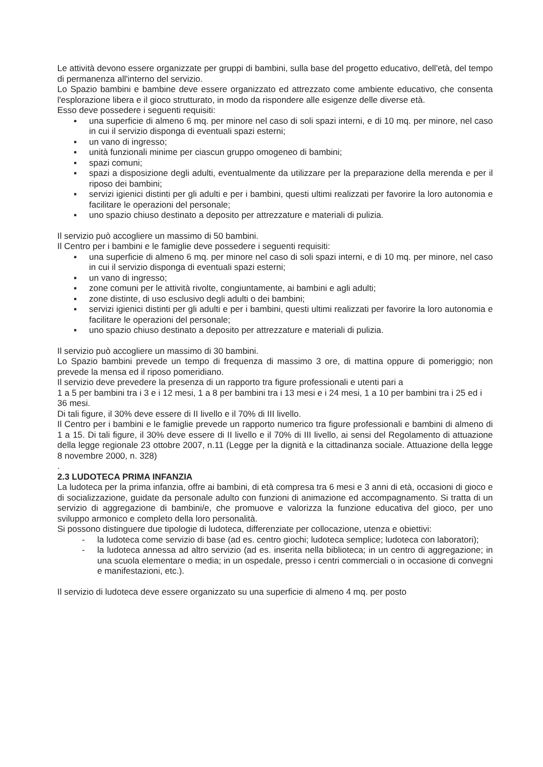Le attività devono essere organizzate per gruppi di bambini, sulla base del progetto educativo, dell'età, del tempo di permanenza all'interno del servizio.
Lo Spazio bambini e bambine deve essere organizzato ed attrezzato come ambiente educativo, che consenta l'esplorazione libera e il gioco strutturato, in modo da rispondere alle esigenze delle diverse età.
Esso deve possedere i seguenti requisiti:
▪ una superficie di almeno 6 mq. per minore nel caso di soli spazi interni, e di 10 mq. per minore, nel caso in cui il servizio disponga di eventuali spazi esterni;
▪ un vano di ingresso;
▪ unità funzionali minime per ciascun gruppo omogeneo di bambini;
▪ spazi comuni;
▪ spazi a disposizione degli adulti, eventualmente da utilizzare per la preparazione della merenda e per il riposo dei bambini;
▪ servizi igienici distinti per gli adulti e per i bambini, questi ultimi realizzati per favorire la loro autonomia e facilitare le operazioni del personale;
▪ uno spazio chiuso destinato a deposito per attrezzature e materiali di pulizia.
Il servizio può accogliere un massimo di 50 bambini.
Il Centro per i bambini e le famiglie deve possedere i seguenti requisiti:
▪ una superficie di almeno 6 mq. per minore nel caso di soli spazi interni, e di 10 mq. per minore, nel caso in cui il servizio disponga di eventuali spazi esterni;
▪ un vano di ingresso;
▪ zone comuni per le attività rivolte, congiuntamente, ai bambini e agli adulti;
▪ zone distinte, di uso esclusivo degli adulti o dei bambini;
▪ servizi igienici distinti per gli adulti e per i bambini, questi ultimi realizzati per favorire la loro autonomia e facilitare le operazioni del personale;
▪ uno spazio chiuso destinato a deposito per attrezzature e materiali di pulizia.
Il servizio può accogliere un massimo di 30 bambini.
Lo Spazio bambini prevede un tempo di frequenza di massimo 3 ore, di mattina oppure di pomeriggio; non prevede la mensa ed il riposo pomeridiano.
Il servizio deve prevedere la presenza di un rapporto tra figure professionali e utenti pari a
1 a 5 per bambini tra i 3 e i 12 mesi, 1 a 8 per bambini tra i 13 mesi e i 24 mesi, 1 a 10 per bambini tra i 25 ed i 36 mesi.
Di tali figure, il 30% deve essere di II livello e il 70% di III livello.
Il Centro per i bambini e le famiglie prevede un rapporto numerico tra figure professionali e bambini di almeno di 1 a 15. Di tali figure, il 30% deve essere di II livello e il 70% di III livello, ai sensi del Regolamento di attuazione della legge regionale 23 ottobre 2007, n.11 (Legge per la dignità e la cittadinanza sociale. Attuazione della legge 8 novembre 2000, n. 328)
.
2.3 LUDOTECA PRIMA INFANZIA
La ludoteca per la prima infanzia, offre ai bambini, di età compresa tra 6 mesi e 3 anni di età, occasioni di gioco e di socializzazione, guidate da personale adulto con funzioni di animazione ed accompagnamento. Si tratta di un servizio di aggregazione di bambini/e, che promuove e valorizza la funzione educativa del gioco, per uno sviluppo armonico e completo della loro personalità.
Si possono distinguere due tipologie di ludoteca, differenziate per collocazione, utenza e obiettivi:
- la ludoteca come servizio di base (ad es. centro giochi; ludoteca semplice; ludoteca con laboratori);
- la ludoteca annessa ad altro servizio (ad es. inserita nella biblioteca; in un centro di aggregazione; in una scuola elementare o media; in un ospedale, presso i centri commerciali o in occasione di convegni e manifestazioni, etc.).
Il servizio di ludoteca deve essere organizzato su una superficie di almeno 4 mq. per posto